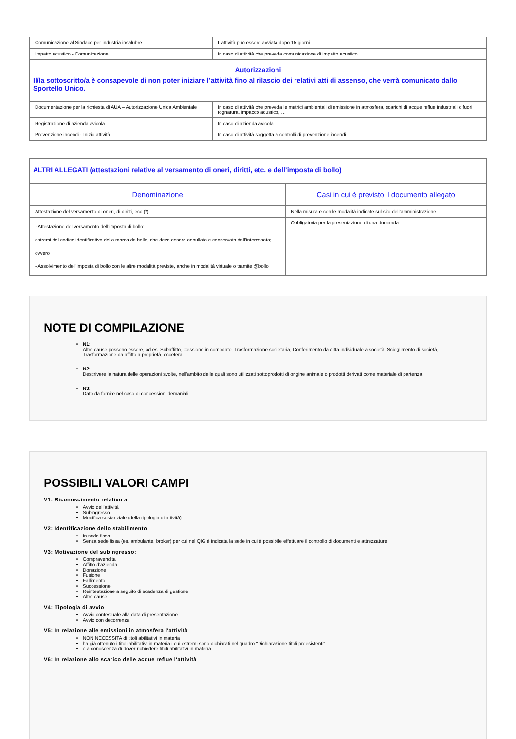| Comunicazione al Sindaco per industria insalubre | L’attività può essere avviata dopo 15 giorni |
| Impatto acustico - Comunicazione | In caso di attività che preveda comunicazione di impatto acustico |
| Autorizzazioni Il/la sottoscritto/a è consapevole di non poter iniziare l’attività fino al rilascio dei relativi atti di assenso, che verrà comunicato dallo Sportello Unico. | |
| Documentazione per la richiesta di AUA – Autorizzazione Unica Ambientale | In caso di attività che preveda le matrici ambientali di emissione in atmosfera, scarichi di acque reflue industriali o fuori fognatura, impacco acustico, … |
| Registrazione di azienda avicola | In caso di azienda avicola |
| Prevenzione incendi - Inizio attività | In caso di attività soggetta a controlli di prevenzione incendi |
| ALTRI ALLEGATI (attestazioni relative al versamento di oneri, diritti, etc. e dell’imposta di bollo) | |
| Denominazione | Casi in cui è previsto il documento allegato |
| Attestazione del versamento di oneri, di diritti, ecc.(*) | Nella misura e con le modalità indicate sul sito dell’amministrazione |
| - Attestazione del versamento dell’imposta di bollo: estremi del codice identificativo della marca da bollo, che deve essere annullata e conservata dall’interessato; ovvero - Assolvimento dell’imposta di bollo con le altre modalità previste, anche in modalità virtuale o tramite @bollo | Obbligatoria per la presentazione di una domanda |
NOTE DI COMPILAZIONE
N1:
Altre cause possono essere, ad es, Subaffitto, Cessione in comodato, Trasformazione societaria, Conferimento da ditta individuale a società, Scioglimento di società, Trasformazione da affitto a proprietà, eccetera
N2:
Descrivere la natura delle operazioni svolte, nell’ambito delle quali sono utilizzati sottoprodotti di origine animale o prodotti derivati come materiale di partenza
N3:
Dato da fornire nel caso di concessioni demaniali
POSSIBILI VALORI CAMPI
V1: Riconoscimento relativo a
Avvio dell’attività
Subingresso
Modifica sostanziale (della tipologia di attività)
V2: Identificazione dello stabilimento
In sede fissa
Senza sede fissa (es. ambulante, broker) per cui nel QIG è indicata la sede in cui è possibile effettuare il controllo di documenti e attrezzature
V3: Motivazione del subingresso:
Compravendita
Affitto d’azienda
Donazione
Fusione
Fallimento
Successione
Reintestazione a seguito di scadenza di gestione
Altre cause
V4: Tipologia di avvio
Avvio contestuale alla data di presentazione
Avvio con decorrenza
V5: In relazione alle emissioni in atmosfera l'attività
NON NECESSITA di titoli abilitativi in materia
ha già ottenuto i titoli abilitativi in materia i cui estremi sono dichiarati nel quadro "Dichiarazione titoli preesistenti"
è a conoscenza di dover richiedere titoli abilitativi in materia
V6: In relazione allo scarico delle acque reflue l'attività